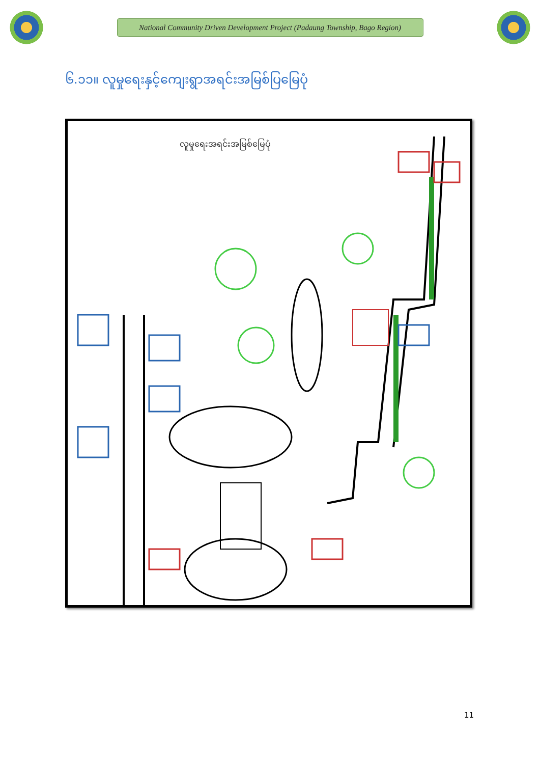National Community Driven Development Project (Padaung Township, Bago Region)
၆.၁၁။ လူမှုရေးနှင့်ကျေးရွာအရင်းအမြစ်ပြမြေပုံ
လူမှုရေးအရင်းအမြစ်မြေပုံ
11